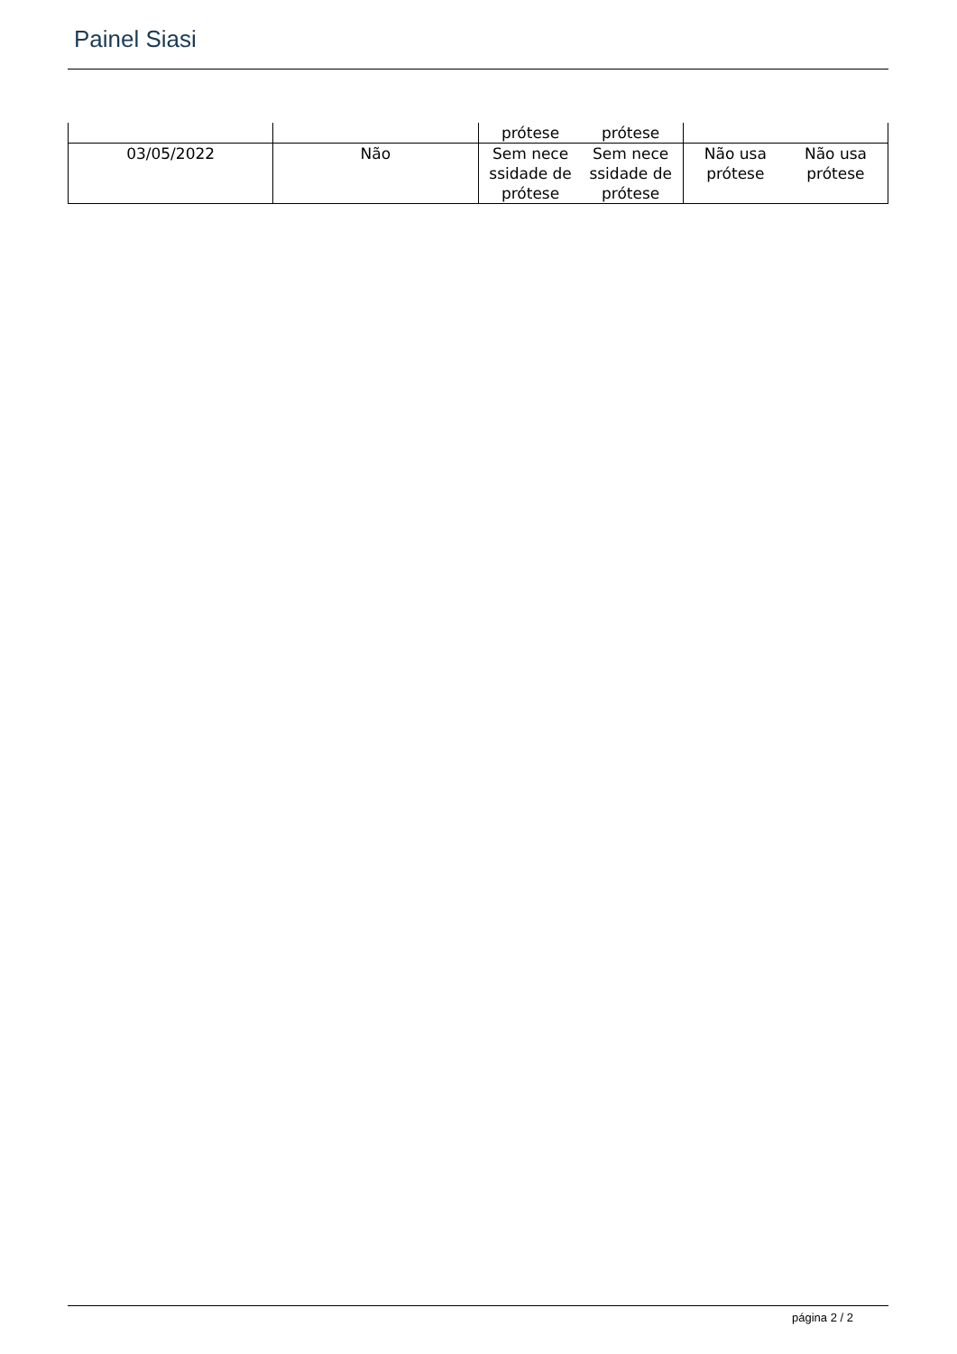Painel Siasi
| | | prótese prótese | |
| 03/05/2022 | Não | Sem nece ssidade de prótese Sem nece ssidade de prótese | Não usa prótese Não usa prótese |
página 2 / 2